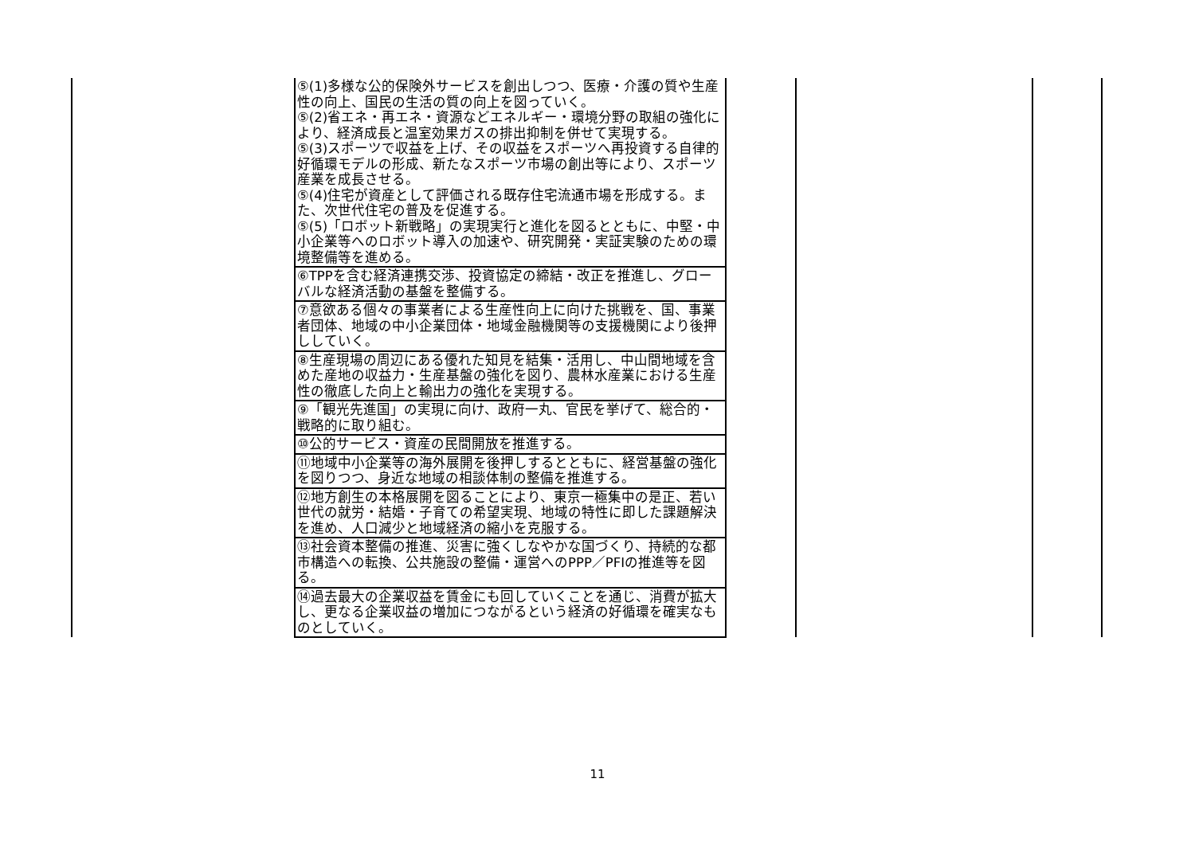| | ⑤(1)多様な公的保険外サービスを創出しつつ、医療・介護の質や生産性の向上、国民の生活の質の向上を図っていく。 ⑤(2)省エネ・再エネ・資源などエネルギー・環境分野の取組の強化により、経済成長と温室効果ガスの排出抑制を併せて実現する。 ⑤(3)スポーツで収益を上げ、その収益をスポーツへ再投資する自律的好循環モデルの形成、新たなスポーツ市場の創出等により、スポーツ産業を成長させる。 ⑤(4)住宅が資産として評価される既存住宅流通市場を形成する。また、次世代住宅の普及を促進する。 ⑤(5)「ロボット新戦略」の実現実行と進化を図るとともに、中堅・中小企業等へのロボット導入の加速や、研究開発・実証実験のための環境整備等を進める。 | | | |
| | ⑥TPPを含む経済連携交渉、投資協定の締結・改正を推進し、グローバルな経済活動の基盤を整備する。 | | | |
| | ⑦意欲ある個々の事業者による生産性向上に向けた挑戦を、国、事業者団体、地域の中小企業団体・地域金融機関等の支援機関により後押ししていく。 | | | |
| | ⑧生産現場の周辺にある優れた知見を結集・活用し、中山間地域を含めた産地の収益力・生産基盤の強化を図り、農林水産業における生産性の徹底した向上と輸出力の強化を実現する。 | | | |
| | ⑨「観光先進国」の実現に向け、政府一丸、官民を挙げて、総合的・戦略的に取り組む。 | | | |
| | ⑩公的サービス・資産の民間開放を推進する。 | | | |
| | ⑪地域中小企業等の海外展開を後押しするとともに、経営基盤の強化を図りつつ、身近な地域の相談体制の整備を推進する。 | | | |
| | ⑫地方創生の本格展開を図ることにより、東京一極集中の是正、若い世代の就労・結婚・子育ての希望実現、地域の特性に即した課題解決を進め、人口減少と地域経済の縮小を克服する。 | | | |
| | ⑬社会資本整備の推進、災害に強くしなやかな国づくり、持続的な都市構造への転換、公共施設の整備・運営へのPPP／PFIの推進等を図る。 | | | |
| | ⑭過去最大の企業収益を賃金にも回していくことを通じ、消費が拡大し、更なる企業収益の増加につながるという経済の好循環を確実なものとしていく。 | | | |
11